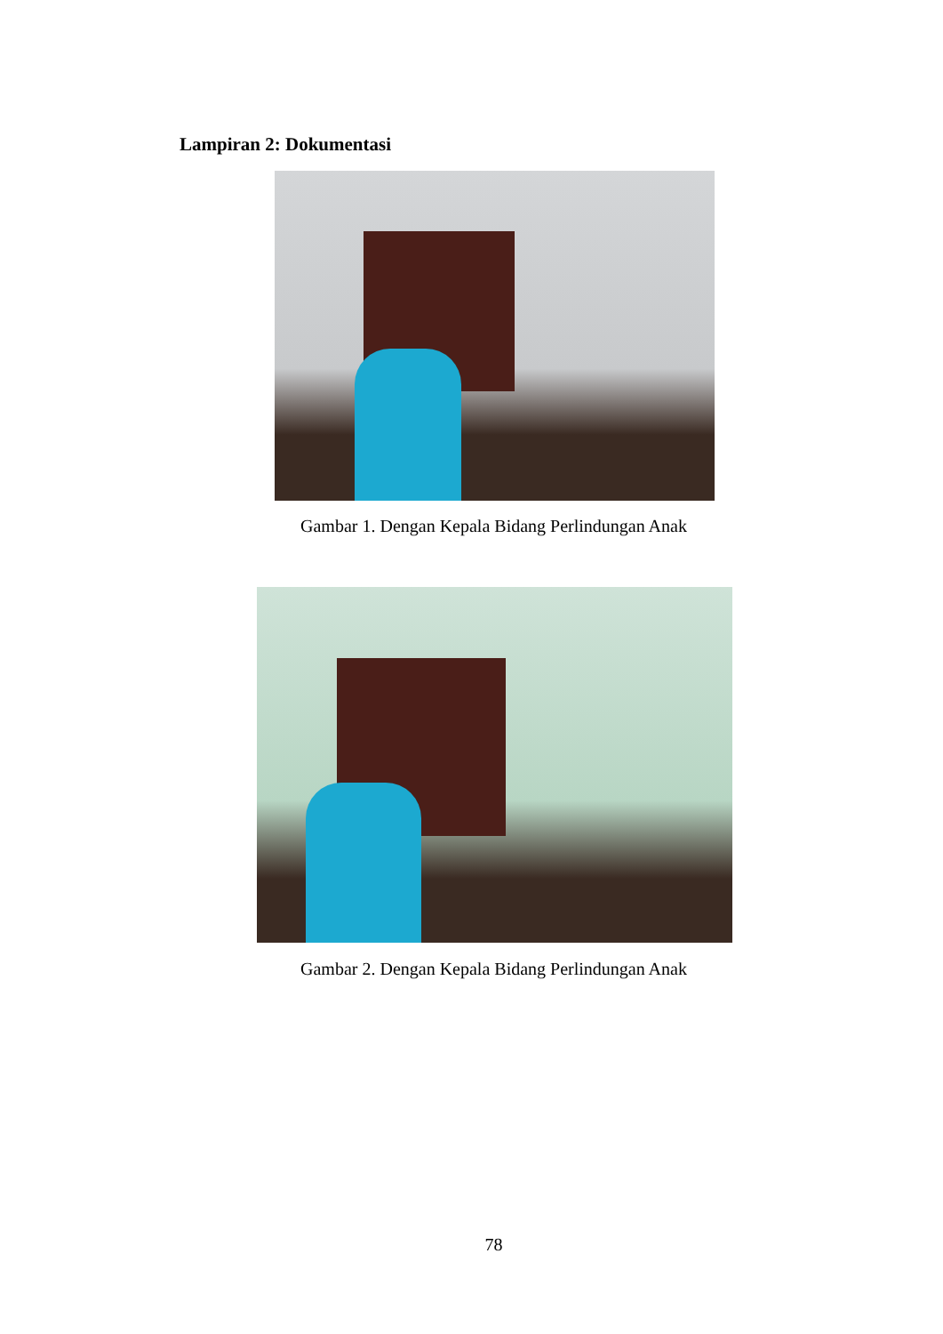Lampiran 2: Dokumentasi
Gambar 1. Dengan Kepala Bidang Perlindungan Anak
Gambar 2. Dengan Kepala Bidang Perlindungan Anak
78